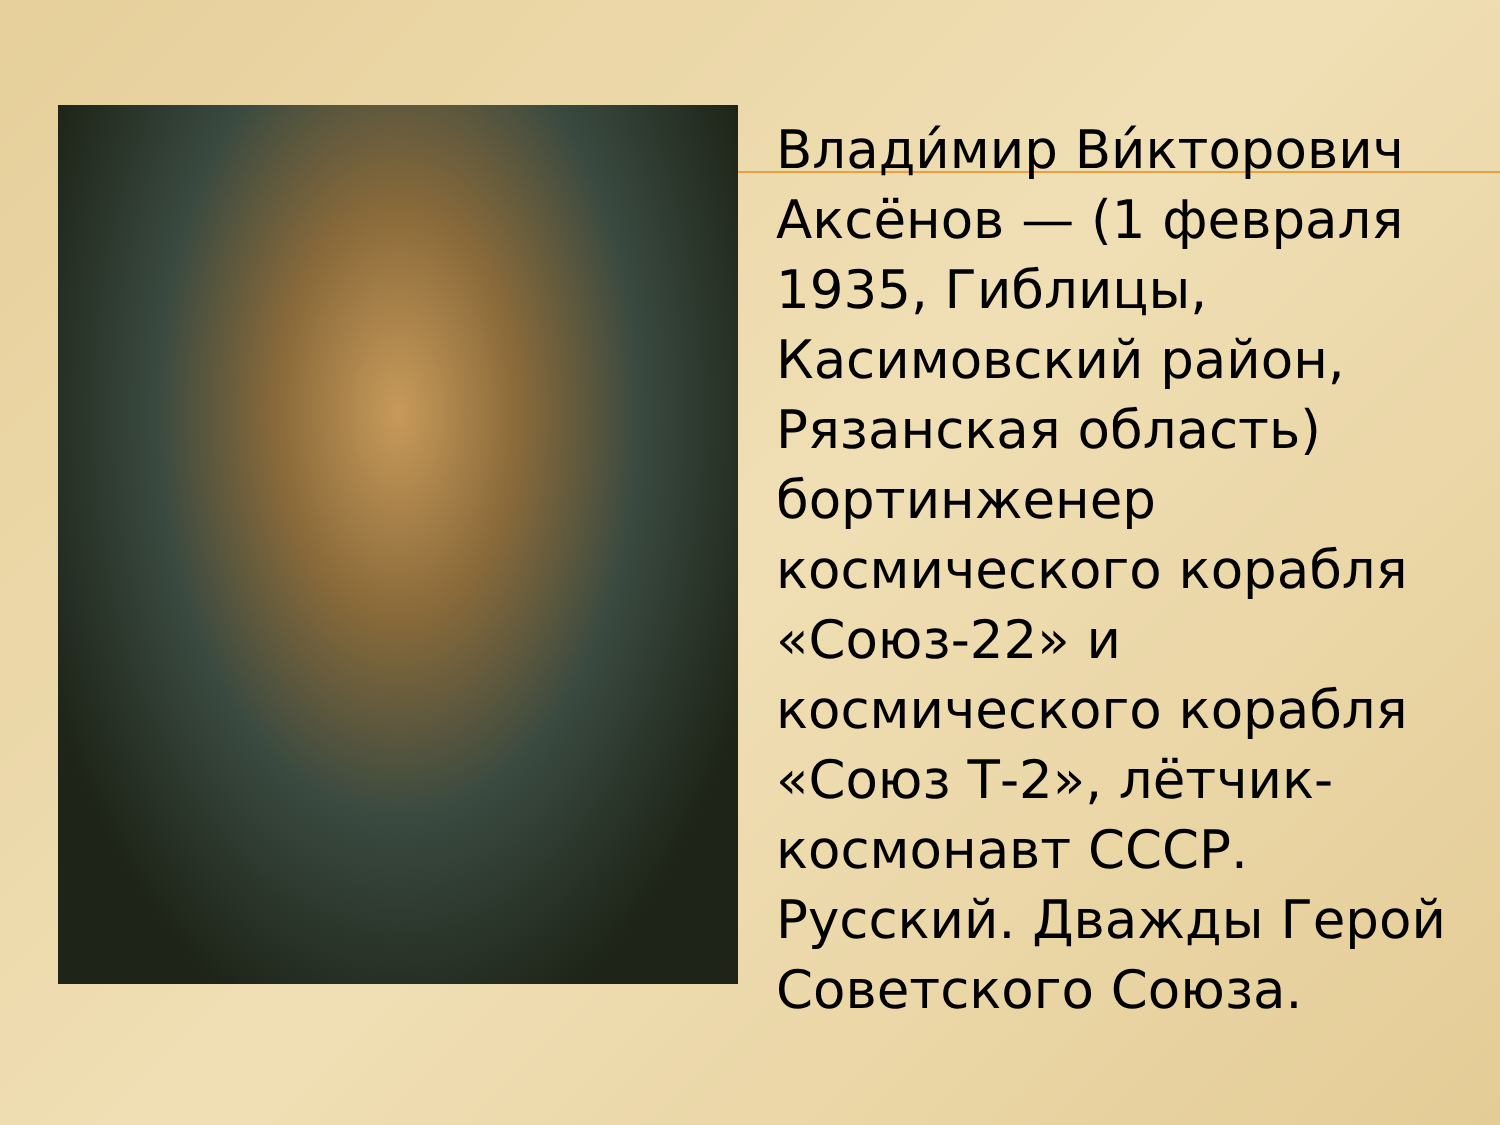Влади́мир Ви́кторович Аксёнов — (1 февраля 1935, Гиблицы, Касимовский район, Рязанская область) бортинженер космического корабля «Союз-22» и космического корабля «Союз Т-2», лётчик-космонавт СССР. Русский. Дважды Герой Советского Союза.